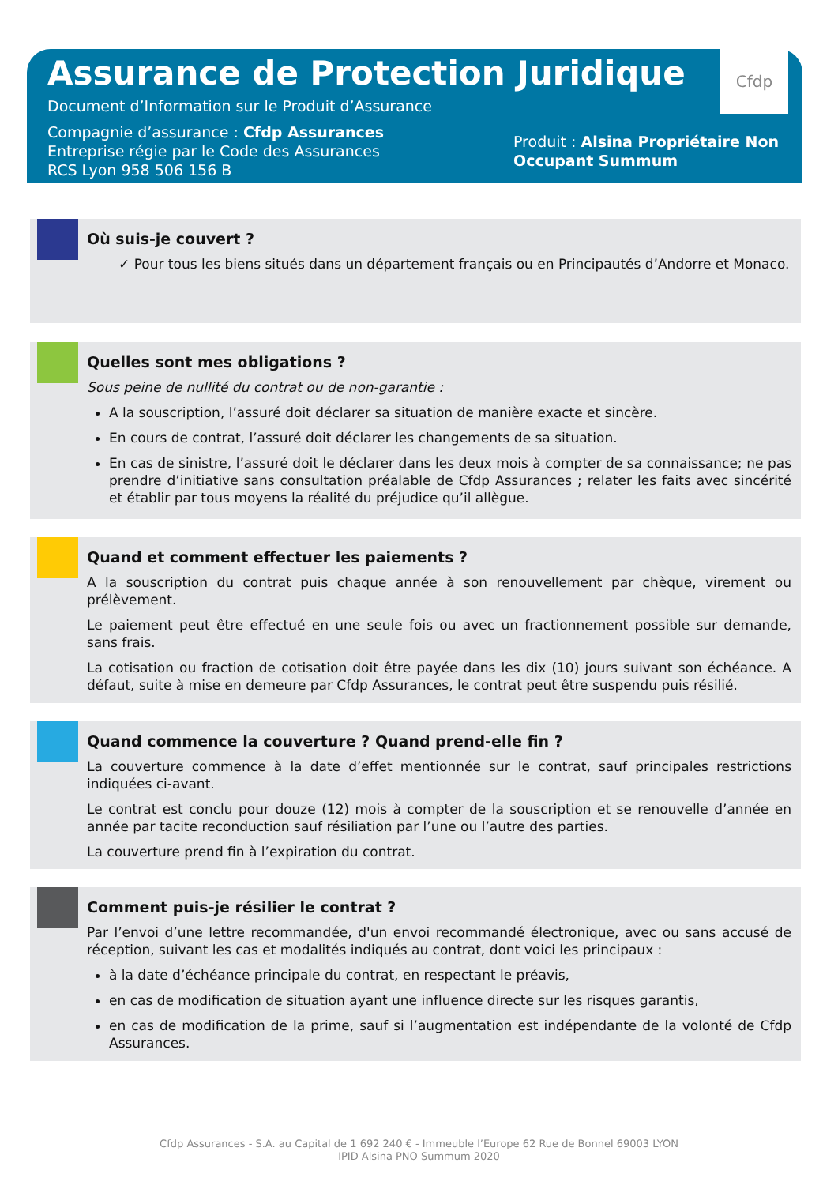Cfdp
Assurance de Protection Juridique
Document d’Information sur le Produit d’Assurance
Compagnie d’assurance : Cfdp Assurances
Entreprise régie par le Code des Assurances
RCS Lyon 958 506 156 B
Produit : Alsina Propriétaire Non Occupant Summum
Où suis-je couvert ?
✓ Pour tous les biens situés dans un département français ou en Principautés d’Andorre et Monaco.
Quelles sont mes obligations ?
Sous peine de nullité du contrat ou de non-garantie :
A la souscription, l’assuré doit déclarer sa situation de manière exacte et sincère.
En cours de contrat, l’assuré doit déclarer les changements de sa situation.
En cas de sinistre, l’assuré doit le déclarer dans les deux mois à compter de sa connaissance; ne pas prendre d’initiative sans consultation préalable de Cfdp Assurances ; relater les faits avec sincérité et établir par tous moyens la réalité du préjudice qu’il allègue.
Quand et comment effectuer les paiements ?
A la souscription du contrat puis chaque année à son renouvellement par chèque, virement ou prélèvement.
Le paiement peut être effectué en une seule fois ou avec un fractionnement possible sur demande, sans frais.
La cotisation ou fraction de cotisation doit être payée dans les dix (10) jours suivant son échéance. A défaut, suite à mise en demeure par Cfdp Assurances, le contrat peut être suspendu puis résilié.
Quand commence la couverture ? Quand prend-elle fin ?
La couverture commence à la date d’effet mentionnée sur le contrat, sauf principales restrictions indiquées ci-avant.
Le contrat est conclu pour douze (12) mois à compter de la souscription et se renouvelle d’année en année par tacite reconduction sauf résiliation par l’une ou l’autre des parties.
La couverture prend fin à l’expiration du contrat.
Comment puis-je résilier le contrat ?
Par l’envoi d’une lettre recommandée, d'un envoi recommandé électronique, avec ou sans accusé de réception, suivant les cas et modalités indiqués au contrat, dont voici les principaux :
à la date d’échéance principale du contrat, en respectant le préavis,
en cas de modification de situation ayant une influence directe sur les risques garantis,
en cas de modification de la prime, sauf si l’augmentation est indépendante de la volonté de Cfdp Assurances.
Cfdp Assurances - S.A. au Capital de 1 692 240 € - Immeuble l’Europe 62 Rue de Bonnel 69003 LYON
IPID Alsina PNO Summum 2020